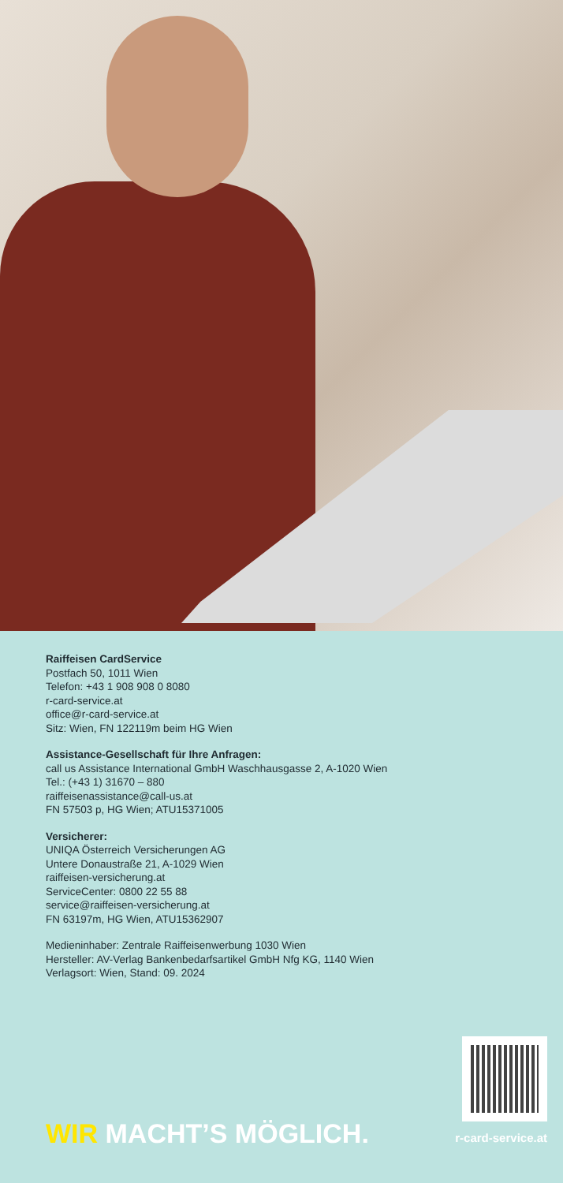Raiffeisen CardService
Postfach 50, 1011 Wien
Telefon: +43 1 908 908 0 8080
r-card-service.at
office@r-card-service.at
Sitz: Wien, FN 122119m beim HG Wien
Assistance-Gesellschaft für Ihre Anfragen:
call us Assistance International GmbH Waschhausgasse 2, A-1020 Wien
Tel.: (+43 1) 31670 – 880
raiffeisenassistance@call-us.at
FN 57503 p, HG Wien; ATU15371005
Versicherer:
UNIQA Österreich Versicherungen AG
Untere Donaustraße 21, A-1029 Wien
raiffeisen-versicherung.at
ServiceCenter: 0800 22 55 88
service@raiffeisen-versicherung.at
FN 63197m, HG Wien, ATU15362907
Medieninhaber: Zentrale Raiffeisenwerbung 1030 Wien
Hersteller: AV-Verlag Bankenbedarfsartikel GmbH Nfg KG, 1140 Wien
Verlagsort: Wien, Stand: 09. 2024
WIR MACHT’S MÖGLICH.
r-card-service.at